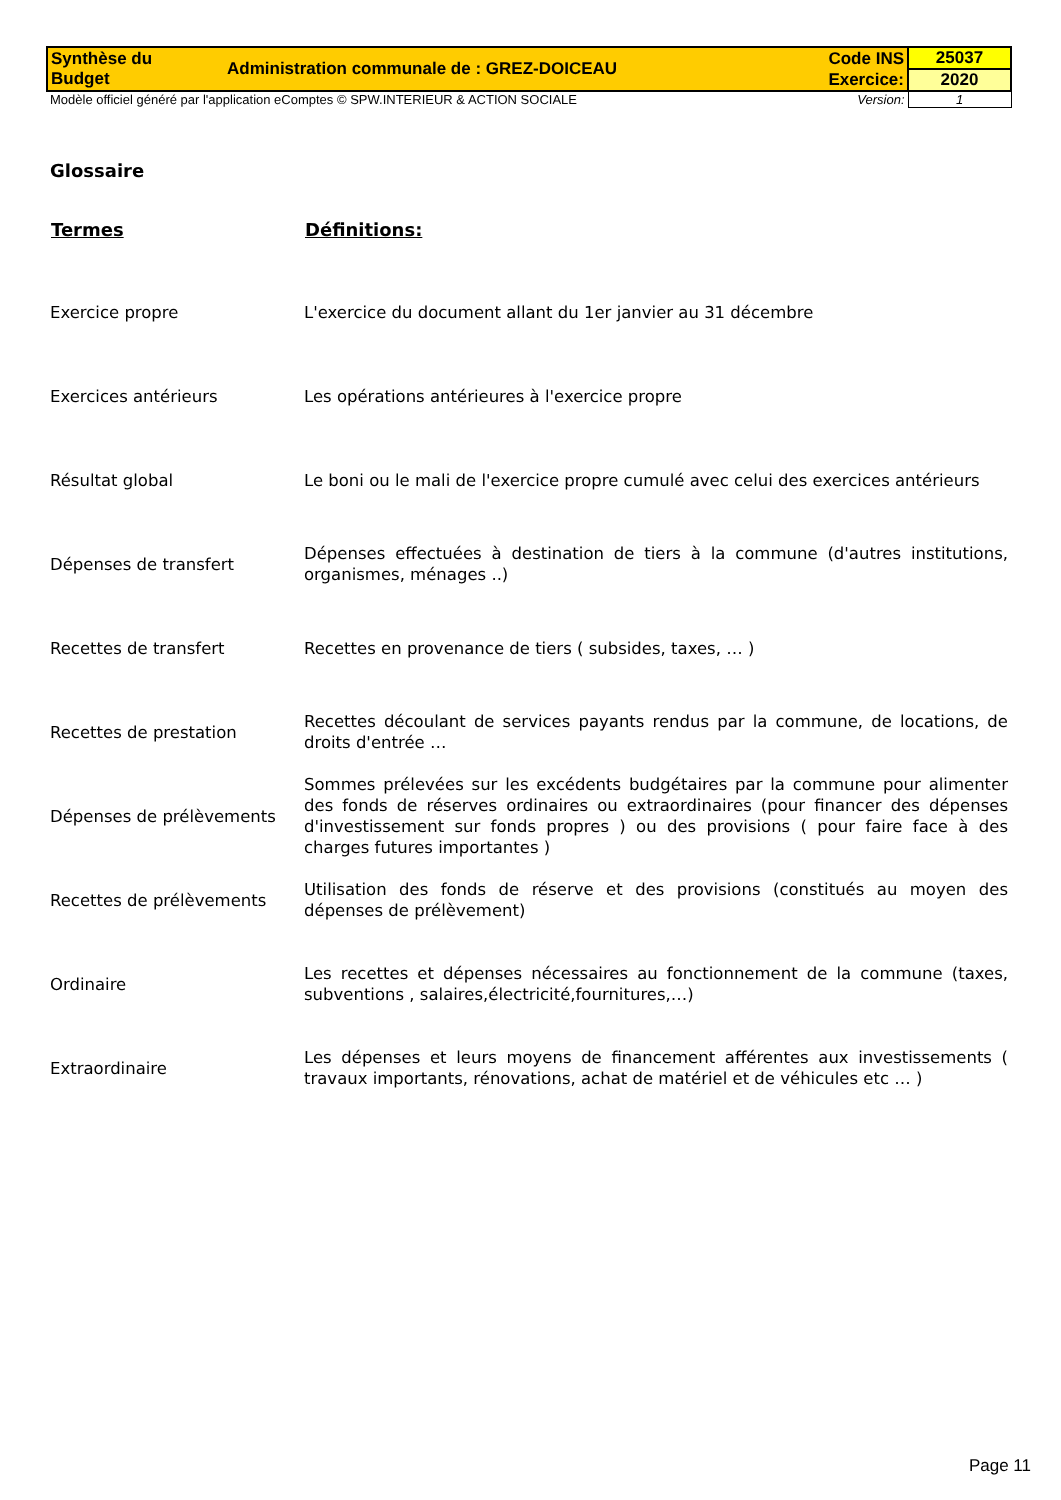| Synthèse du Budget | Administration communale de : GREZ-DOICEAU | Code INS | 25037 |
| | | Exercice: | 2020 |
| Modèle officiel généré par l'application eComptes © SPW.INTERIEUR & ACTION SOCIALE | | Version: | 1 |
Glossaire
| Termes | Définitions: |
| --- | --- |
| Exercice propre | L'exercice du document allant du 1er janvier au 31 décembre |
| Exercices antérieurs | Les opérations antérieures à l'exercice propre |
| Résultat global | Le boni ou le mali de l'exercice propre cumulé avec celui des exercices antérieurs |
| Dépenses de transfert | Dépenses effectuées à destination de tiers à la commune (d'autres institutions, organismes, ménages ..) |
| Recettes de transfert | Recettes en provenance de tiers ( subsides, taxes, … ) |
| Recettes de prestation | Recettes découlant de services payants rendus par la commune, de locations, de droits d'entrée … |
| Dépenses de prélèvements | Sommes prélevées sur les excédents budgétaires par la commune pour alimenter des fonds de réserves ordinaires ou extraordinaires (pour financer des dépenses d'investissement sur fonds propres ) ou des provisions ( pour faire face à des charges futures importantes ) |
| Recettes de prélèvements | Utilisation des fonds de réserve et des provisions (constitués au moyen des dépenses de prélèvement) |
| Ordinaire | Les recettes et dépenses nécessaires au fonctionnement de la commune (taxes, subventions , salaires,électricité,fournitures,…) |
| Extraordinaire | Les dépenses et leurs moyens de financement afférentes aux investissements ( travaux importants, rénovations, achat de matériel et de véhicules etc … ) |
Page 11